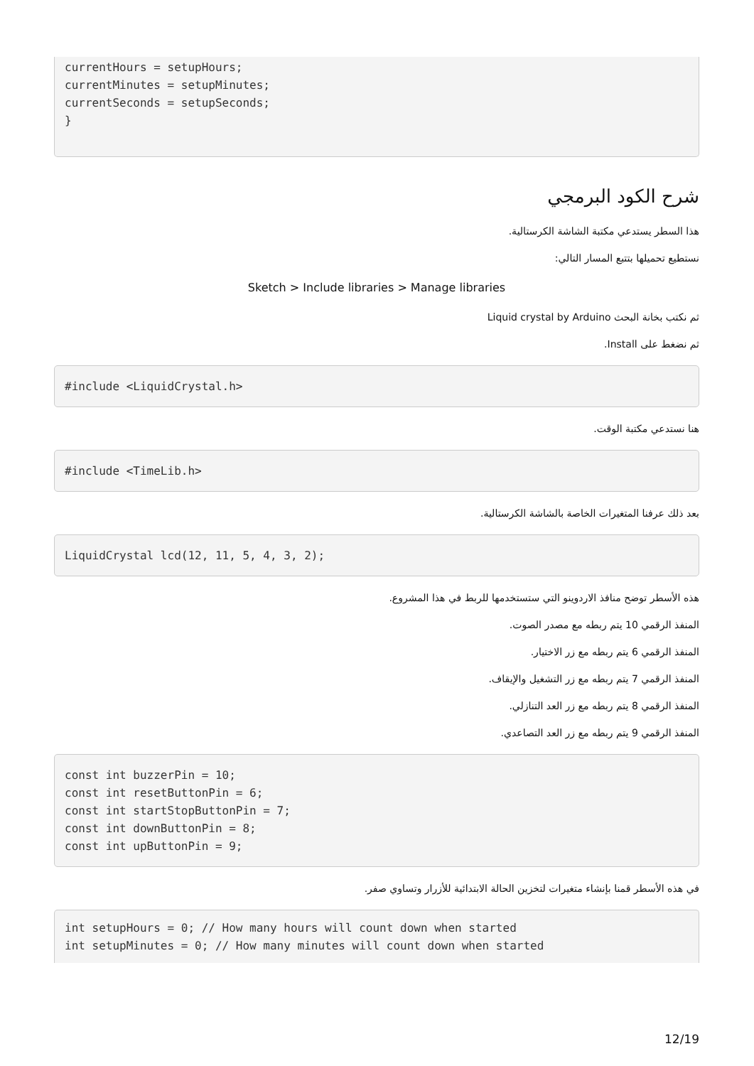currentHours = setupHours;
currentMinutes = setupMinutes;
currentSeconds = setupSeconds;
}
شرح الكود البرمجي
هذا السطر يستدعي مكتبة الشاشة الكرستالية.
نستطيع تحميلها بتتبع المسار التالي:
Sketch > Include libraries > Manage libraries
ثم نكتب بخانة البحث Liquid crystal by Arduino
ثم نضغط على Install.
#include <LiquidCrystal.h>
هنا نستدعي مكتبة الوقت.
#include <TimeLib.h>
بعد ذلك عرفنا المتغيرات الخاصة بالشاشة الكرستالية.
LiquidCrystal lcd(12, 11, 5, 4, 3, 2);
هذه الأسطر توضح منافذ الاردوينو التي ستستخدمها للربط في هذا المشروع.
المنفذ الرقمي 10 يتم ربطه مع مصدر الصوت.
المنفذ الرقمي 6 يتم ربطه مع زر الاختيار.
المنفذ الرقمي 7 يتم ربطه مع زر التشغيل والإيقاف.
المنفذ الرقمي 8 يتم ربطه مع زر العد التنازلي.
المنفذ الرقمي 9 يتم ربطه مع زر العد التصاعدي.
const int buzzerPin = 10;
const int resetButtonPin = 6;
const int startStopButtonPin = 7;
const int downButtonPin = 8;
const int upButtonPin = 9;
في هذه الأسطر قمنا بإنشاء متغيرات لتخزين الحالة الابتدائية للأزرار وتساوي صفر.
int setupHours = 0; // How many hours will count down when started
int setupMinutes = 0; // How many minutes will count down when started
12/19